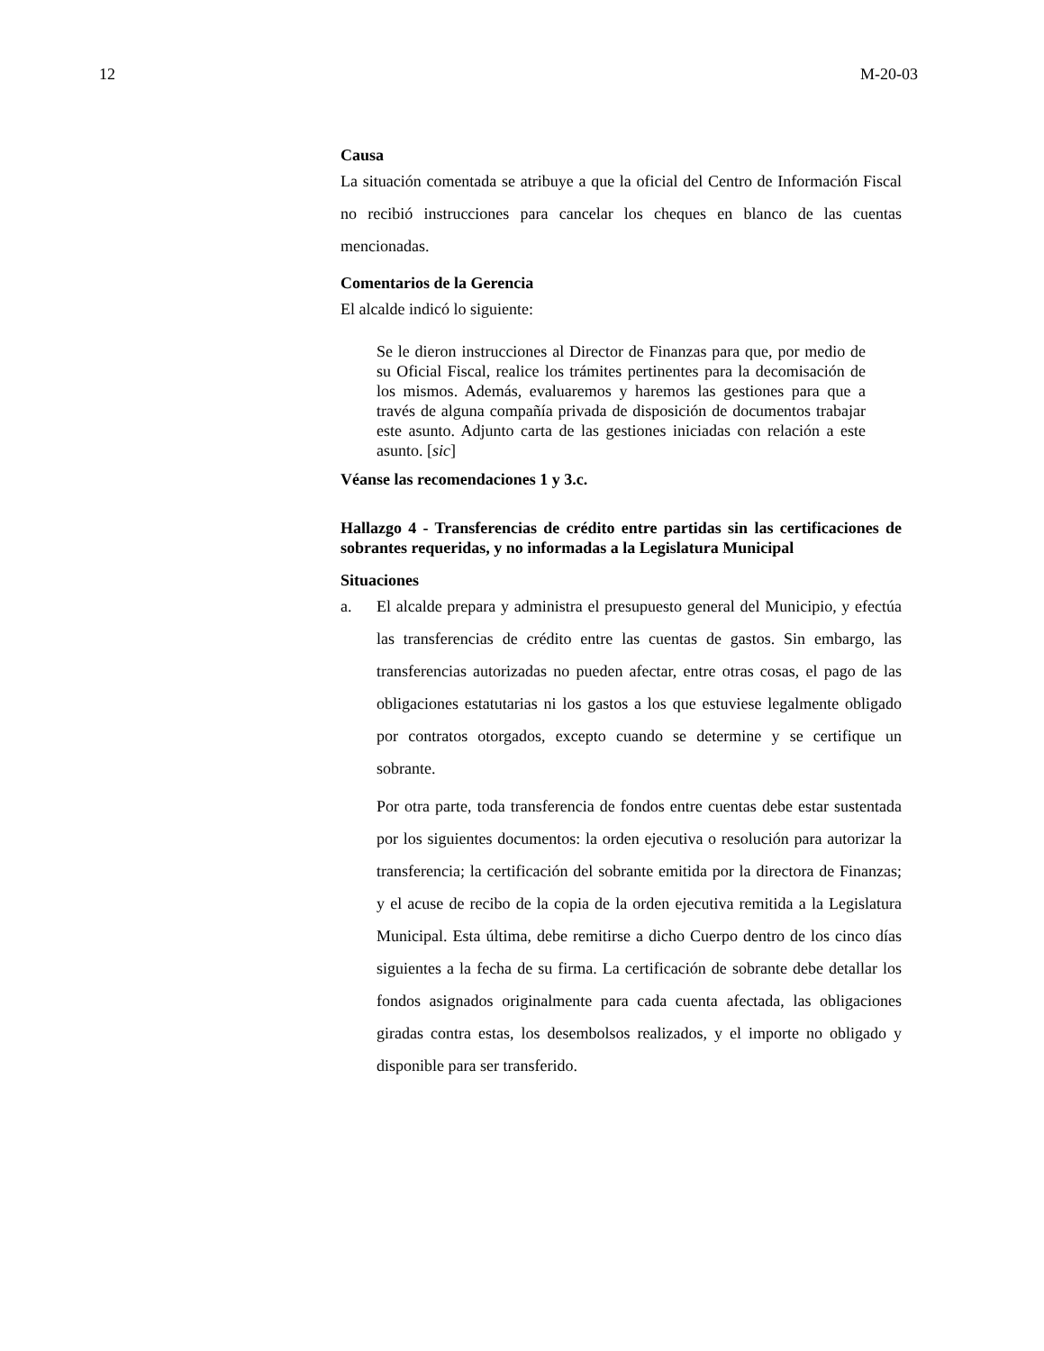12 M-20-03
Causa
La situación comentada se atribuye a que la oficial del Centro de Información Fiscal no recibió instrucciones para cancelar los cheques en blanco de las cuentas mencionadas.
Comentarios de la Gerencia
El alcalde indicó lo siguiente:
Se le dieron instrucciones al Director de Finanzas para que, por medio de su Oficial Fiscal, realice los trámites pertinentes para la decomisación de los mismos. Además, evaluaremos y haremos las gestiones para que a través de alguna compañía privada de disposición de documentos trabajar este asunto. Adjunto carta de las gestiones iniciadas con relación a este asunto. [sic]
Véanse las recomendaciones 1 y 3.c.
Hallazgo 4 - Transferencias de crédito entre partidas sin las certificaciones de sobrantes requeridas, y no informadas a la Legislatura Municipal
Situaciones
a. El alcalde prepara y administra el presupuesto general del Municipio, y efectúa las transferencias de crédito entre las cuentas de gastos. Sin embargo, las transferencias autorizadas no pueden afectar, entre otras cosas, el pago de las obligaciones estatutarias ni los gastos a los que estuviese legalmente obligado por contratos otorgados, excepto cuando se determine y se certifique un sobrante.
Por otra parte, toda transferencia de fondos entre cuentas debe estar sustentada por los siguientes documentos: la orden ejecutiva o resolución para autorizar la transferencia; la certificación del sobrante emitida por la directora de Finanzas; y el acuse de recibo de la copia de la orden ejecutiva remitida a la Legislatura Municipal. Esta última, debe remitirse a dicho Cuerpo dentro de los cinco días siguientes a la fecha de su firma. La certificación de sobrante debe detallar los fondos asignados originalmente para cada cuenta afectada, las obligaciones giradas contra estas, los desembolsos realizados, y el importe no obligado y disponible para ser transferido.